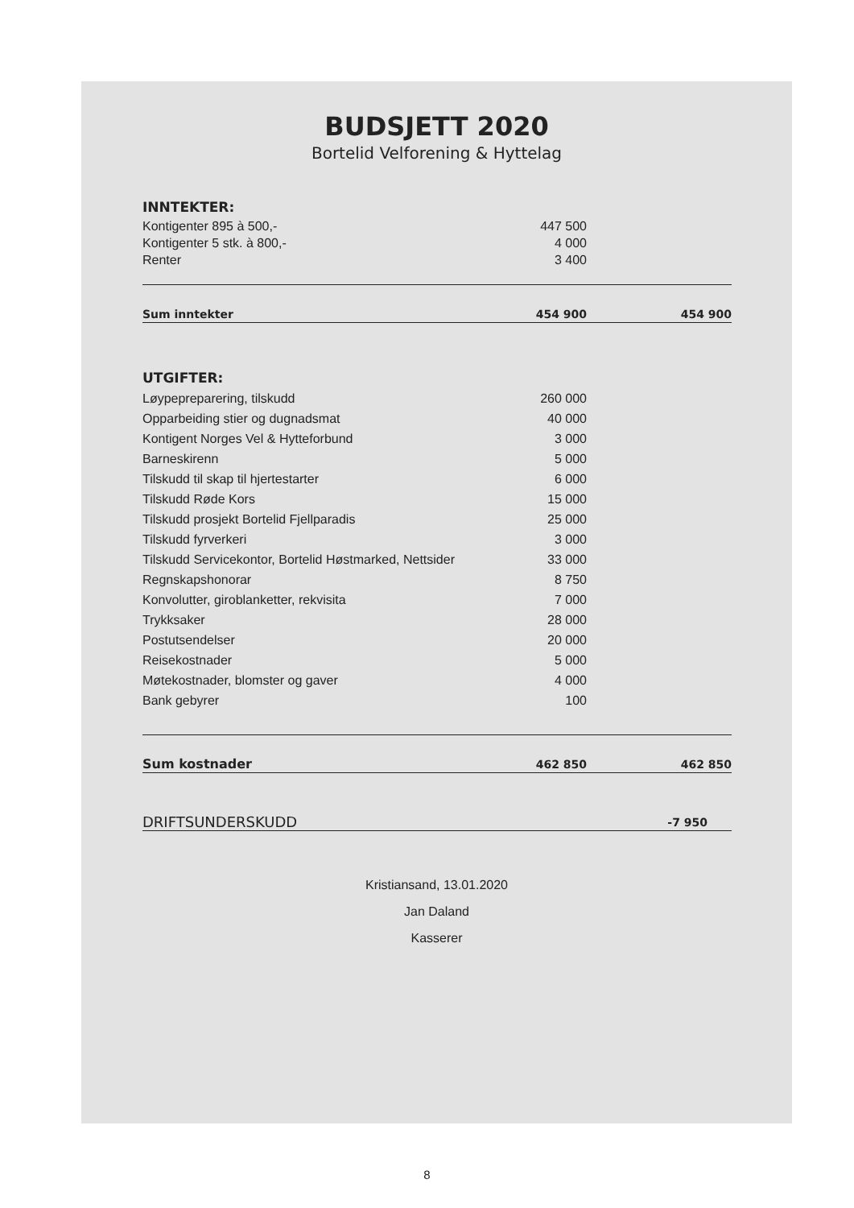BUDSJETT 2020
Bortelid Velforening & Hyttelag
| INNTEKTER: | | |
| Kontigenter 895 à 500,- | 447 500 | |
| Kontigenter 5 stk. à 800,- | 4 000 | |
| Renter | 3 400 | |
| Sum inntekter | 454 900 | 454 900 |
| UTGIFTER: | | |
| Løypepreparering, tilskudd | 260 000 | |
| Opparbeiding stier og dugnadsmat | 40 000 | |
| Kontigent Norges Vel & Hytteforbund | 3 000 | |
| Barneskirenn | 5 000 | |
| Tilskudd til skap til hjertestarter | 6 000 | |
| Tilskudd Røde Kors | 15 000 | |
| Tilskudd prosjekt Bortelid Fjellparadis | 25 000 | |
| Tilskudd fyrverkeri | 3 000 | |
| Tilskudd Servicekontor, Bortelid Høstmarked, Nettsider | 33 000 | |
| Regnskapshonorar | 8 750 | |
| Konvolutter, giroblanketter, rekvisita | 7 000 | |
| Trykksaker | 28 000 | |
| Postutsendelser | 20 000 | |
| Reisekostnader | 5 000 | |
| Møtekostnader, blomster og gaver | 4 000 | |
| Bank gebyrer | 100 | |
| Sum kostnader | 462 850 | 462 850 |
| DRIFTSUNDERSKUDD | | -7 950 |
Kristiansand, 13.01.2020
Jan Daland
Kasserer
8